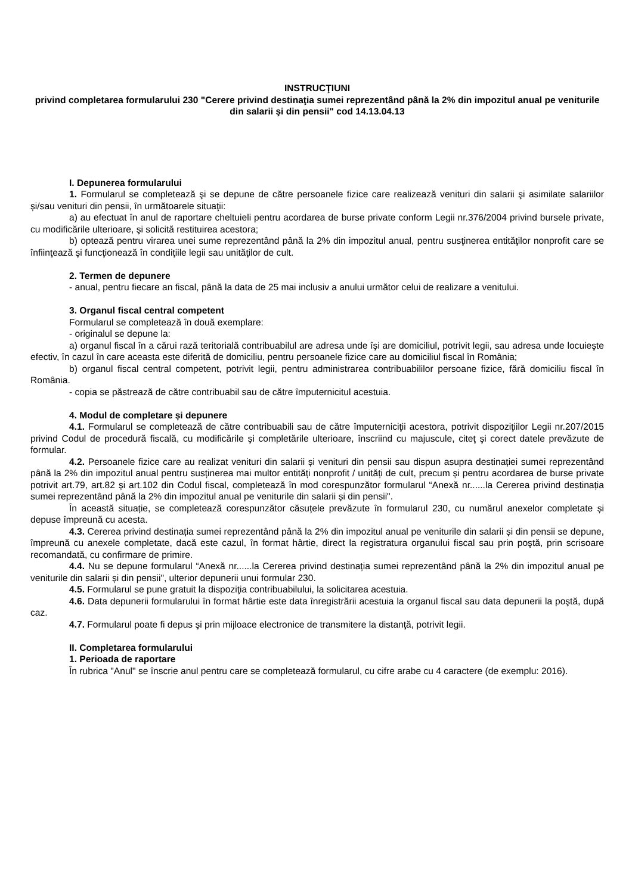INSTRUCŢIUNI
privind completarea formularului 230 "Cerere privind destinaţia sumei reprezentând până la 2% din impozitul anual pe veniturile din salarii şi din pensii" cod 14.13.04.13
I. Depunerea formularului
1. Formularul se completează şi se depune de către persoanele fizice care realizează venituri din salarii şi asimilate salariilor și/sau venituri din pensii, în următoarele situaţii:
a) au efectuat în anul de raportare cheltuieli pentru acordarea de burse private conform Legii nr.376/2004 privind bursele private, cu modificările ulterioare, şi solicită restituirea acestora;
b) optează pentru virarea unei sume reprezentând până la 2% din impozitul anual, pentru susţinerea entităţilor nonprofit care se înfiinţează şi funcţionează în condiţiile legii sau unităţilor de cult.
2. Termen de depunere
- anual, pentru fiecare an fiscal, până la data de 25 mai inclusiv a anului următor celui de realizare a venitului.
3. Organul fiscal central competent
Formularul se completează în două exemplare:
- originalul se depune la:
a) organul fiscal în a cărui rază teritorială contribuabilul are adresa unde îşi are domiciliul, potrivit legii, sau adresa unde locuieşte efectiv, în cazul în care aceasta este diferită de domiciliu, pentru persoanele fizice care au domiciliul fiscal în România;
b) organul fiscal central competent, potrivit legii, pentru administrarea contribuabililor persoane fizice, fără domiciliu fiscal în România.
- copia se păstrează de către contribuabil sau de către împuternicitul acestuia.
4. Modul de completare și depunere
4.1. Formularul se completează de către contribuabili sau de către împuterniciţii acestora, potrivit dispoziţiilor Legii nr.207/2015 privind Codul de procedură fiscală, cu modificările şi completările ulterioare, înscriind cu majuscule, citeţ şi corect datele prevăzute de formular.
4.2. Persoanele fizice care au realizat venituri din salarii și venituri din pensii sau dispun asupra destinației sumei reprezentând până la 2% din impozitul anual pentru susținerea mai multor entități nonprofit / unități de cult, precum și pentru acordarea de burse private potrivit art.79, art.82 și art.102 din Codul fiscal, completează în mod corespunzător formularul “Anexă nr......la Cererea privind destinația sumei reprezentând până la 2% din impozitul anual pe veniturile din salarii și din pensii".
În această situație, se completează corespunzător căsuțele prevăzute în formularul 230, cu numărul anexelor completate și depuse împreună cu acesta.
4.3. Cererea privind destinația sumei reprezentând până la 2% din impozitul anual pe veniturile din salarii și din pensii se depune, împreună cu anexele completate, dacă este cazul, în format hârtie, direct la registratura organului fiscal sau prin poştă, prin scrisoare recomandată, cu confirmare de primire.
4.4. Nu se depune formularul “Anexă nr......la Cererea privind destinația sumei reprezentând până la 2% din impozitul anual pe veniturile din salarii și din pensii", ulterior depunerii unui formular 230.
4.5. Formularul se pune gratuit la dispoziţia contribuabilului, la solicitarea acestuia.
4.6. Data depunerii formularului în format hârtie este data înregistrării acestuia la organul fiscal sau data depunerii la poştă, după caz.
4.7. Formularul poate fi depus şi prin mijloace electronice de transmitere la distanţă, potrivit legii.
II. Completarea formularului
1. Perioada de raportare
În rubrica "Anul" se înscrie anul pentru care se completează formularul, cu cifre arabe cu 4 caractere (de exemplu: 2016).